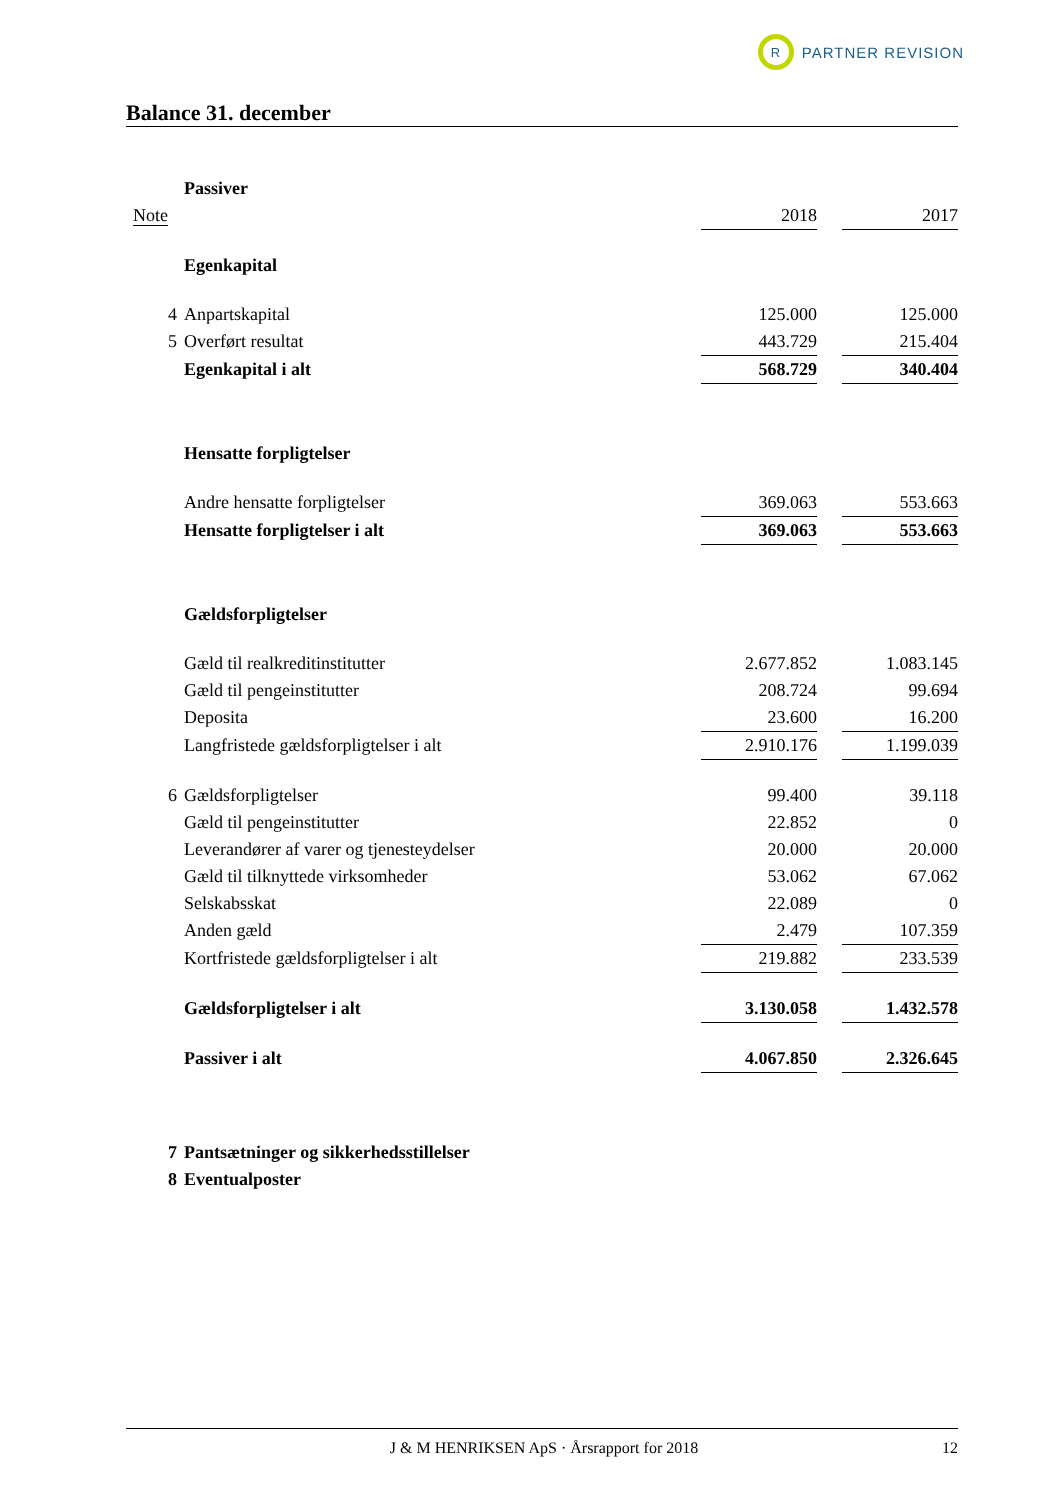R
PARTNER REVISION
Balance 31. december
| | Passiver | | | |
| Note | | 2018 | | 2017 |
| | Egenkapital | | | |
| 4 | Anpartskapital | 125.000 | | 125.000 |
| 5 | Overført resultat | 443.729 | | 215.404 |
| | Egenkapital i alt | 568.729 | | 340.404 |
| | Hensatte forpligtelser | | | |
| | Andre hensatte forpligtelser | 369.063 | | 553.663 |
| | Hensatte forpligtelser i alt | 369.063 | | 553.663 |
| | Gældsforpligtelser | | | |
| | Gæld til realkreditinstitutter | 2.677.852 | | 1.083.145 |
| | Gæld til pengeinstitutter | 208.724 | | 99.694 |
| | Deposita | 23.600 | | 16.200 |
| | Langfristede gældsforpligtelser i alt | 2.910.176 | | 1.199.039 |
| 6 | Gældsforpligtelser | 99.400 | | 39.118 |
| | Gæld til pengeinstitutter | 22.852 | | 0 |
| | Leverandører af varer og tjenesteydelser | 20.000 | | 20.000 |
| | Gæld til tilknyttede virksomheder | 53.062 | | 67.062 |
| | Selskabsskat | 22.089 | | 0 |
| | Anden gæld | 2.479 | | 107.359 |
| | Kortfristede gældsforpligtelser i alt | 219.882 | | 233.539 |
| | Gældsforpligtelser i alt | 3.130.058 | | 1.432.578 |
| | Passiver i alt | 4.067.850 | | 2.326.645 |
| 7 | Pantsætninger og sikkerhedsstillelser | | | |
| 8 | Eventualposter | | | |
J & M HENRIKSEN ApS · Årsrapport for 2018 12